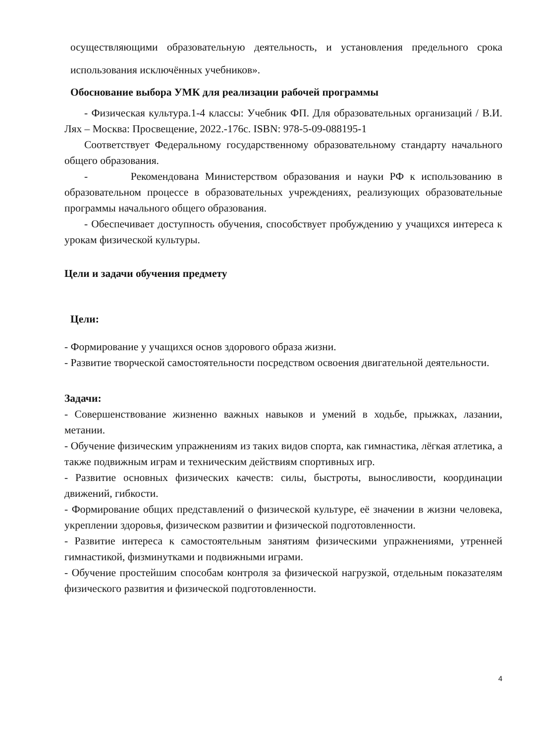осуществляющими образовательную деятельность, и установления предельного срока использования исключённых учебников».
Обоснование выбора УМК для реализации рабочей программы
- Физическая культура.1-4 классы: Учебник ФП. Для образовательных организаций / В.И. Лях – Москва: Просвещение, 2022.-176с. ISBN: 978-5-09-088195-1
Соответствует Федеральному государственному образовательному стандарту начального общего образования.
- Рекомендована Министерством образования и науки РФ к использованию в образовательном процессе в образовательных учреждениях, реализующих образовательные программы начального общего образования.
- Обеспечивает доступность обучения, способствует пробуждению у учащихся интереса к урокам физической культуры.
Цели и задачи обучения предмету
Цели:
- Формирование у учащихся основ здорового образа жизни.
- Развитие творческой самостоятельности посредством освоения двигательной деятельности.
Задачи:
- Совершенствование жизненно важных навыков и умений в ходьбе, прыжках, лазании, метании.
- Обучение физическим упражнениям из таких видов спорта, как гимнастика, лёгкая атлетика, а также подвижным играм и техническим действиям спортивных игр.
- Развитие основных физических качеств: силы, быстроты, выносливости, координации движений, гибкости.
- Формирование общих представлений о физической культуре, её значении в жизни человека, укреплении здоровья, физическом развитии и физической подготовленности.
- Развитие интереса к самостоятельным занятиям физическими упражнениями, утренней гимнастикой, физминутками и подвижными играми.
- Обучение простейшим способам контроля за физической нагрузкой, отдельным показателям физического развития и физической подготовленности.
4